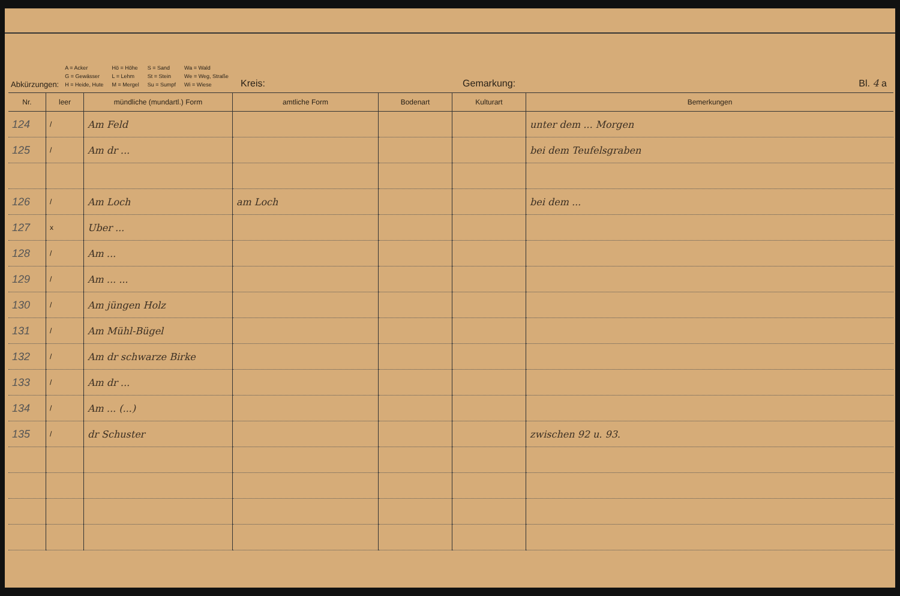Abkürzungen:
A = Acker
G = Gewässer
H = Heide, Hute
Hö = Höhe
L = Lehm
M = Mergel
S = Sand
St = Stein
Su = Sumpf
Wa = Wald
We = Weg, Straße
Wi = Wiese
Kreis: Gemarkung: Bl. 4 a
| Nr. | leer | mündliche (mundartl.) Form | amtliche Form | Bodenart | Kulturart | Bemerkungen |
| --- | --- | --- | --- | --- | --- | --- |
| 124 | / | Am Feld | | | | unter dem ... Morgen |
| 125 | / | Am dr ... | | | | bei dem Teufelsgraben |
| 126 | / | Am Loch | am Loch | | | bei dem ... |
| 127 | x | Uber ... | | | | |
| 128 | / | Am ... | | | | |
| 129 | / | Am ... ... | | | | |
| 130 | / | Am jüngen Holz | | | | |
| 131 | / | Am Mühl-Bügel | | | | |
| 132 | / | Am dr schwarze Birke | | | | |
| 133 | / | Am dr ... | | | | |
| 134 | / | Am ... (...) | | | | |
| 135 | / | dr Schuster | | | | zwischen 92 u. 93. |